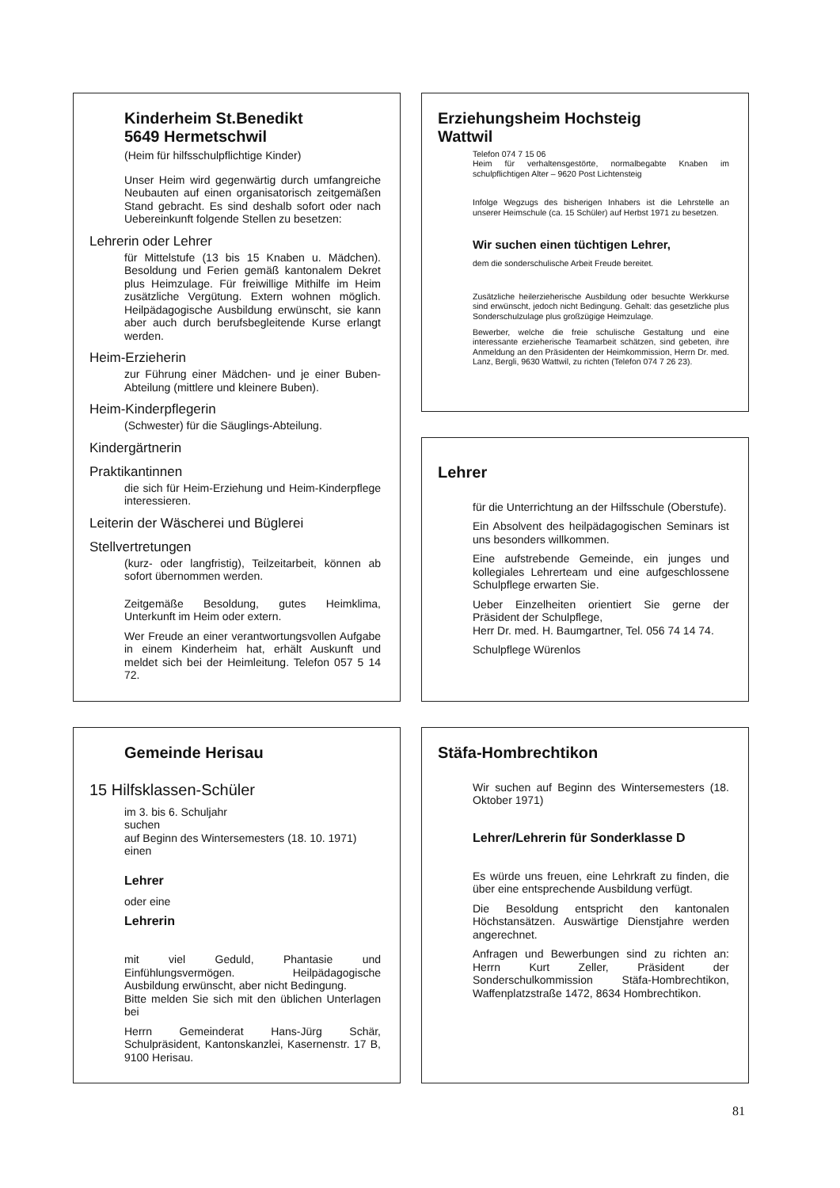Kinderheim St.Benedikt
5649 Hermetschwil
(Heim für hilfsschulpflichtige Kinder)
Unser Heim wird gegenwärtig durch umfangreiche Neubauten auf einen organisatorisch zeitgemäßen Stand gebracht. Es sind deshalb sofort oder nach Uebereinkunft folgende Stellen zu besetzen:
Lehrerin oder Lehrer
für Mittelstufe (13 bis 15 Knaben u. Mädchen). Besoldung und Ferien gemäß kantonalem Dekret plus Heimzulage. Für freiwillige Mithilfe im Heim zusätzliche Vergütung. Extern wohnen möglich. Heilpädagogische Ausbildung erwünscht, sie kann aber auch durch berufsbegleitende Kurse erlangt werden.
Heim-Erzieherin
zur Führung einer Mädchen- und je einer Buben-Abteilung (mittlere und kleinere Buben).
Heim-Kinderpflegerin
(Schwester) für die Säuglings-Abteilung.
Kindergärtnerin
Praktikantinnen
die sich für Heim-Erziehung und Heim-Kinderpflege interessieren.
Leiterin der Wäscherei und Büglerei
Stellvertretungen
(kurz- oder langfristig), Teilzeitarbeit, können ab sofort übernommen werden.
Zeitgemäße Besoldung, gutes Heimklima, Unterkunft im Heim oder extern.
Wer Freude an einer verantwortungsvollen Aufgabe in einem Kinderheim hat, erhält Auskunft und meldet sich bei der Heimleitung. Telefon 057 5 14 72.
Erziehungsheim Hochsteig
Wattwil
Telefon 074 7 15 06
Heim für verhaltensgestörte, normalbegabte Knaben im schulpflichtigen Alter – 9620 Post Lichtensteig
Infolge Wegzugs des bisherigen Inhabers ist die Lehrstelle an unserer Heimschule (ca. 15 Schüler) auf Herbst 1971 zu besetzen.
Wir suchen einen tüchtigen Lehrer,
dem die sonderschulische Arbeit Freude bereitet.
Zusätzliche heilerzieherische Ausbildung oder besuchte Werkkurse sind erwünscht, jedoch nicht Bedingung. Gehalt: das gesetzliche plus Sonderschulzulage plus großzügige Heimzulage.
Bewerber, welche die freie schulische Gestaltung und eine interessante erzieherische Teamarbeit schätzen, sind gebeten, ihre Anmeldung an den Präsidenten der Heimkommission, Herrn Dr. med. Lanz, Bergli, 9630 Wattwil, zu richten (Telefon 074 7 26 23).
Lehrer
für die Unterrichtung an der Hilfsschule (Oberstufe).
Ein Absolvent des heilpädagogischen Seminars ist uns besonders willkommen.
Eine aufstrebende Gemeinde, ein junges und kollegiales Lehrerteam und eine aufgeschlossene Schulpflege erwarten Sie.
Ueber Einzelheiten orientiert Sie gerne der Präsident der Schulpflege,
Herr Dr. med. H. Baumgartner, Tel. 056 74 14 74.
Schulpflege Würenlos
Gemeinde Herisau
15 Hilfsklassen-Schüler
im 3. bis 6. Schuljahr
suchen
auf Beginn des Wintersemesters (18. 10. 1971)
einen
Lehrer
oder eine
Lehrerin
mit viel Geduld, Phantasie und Einfühlungsvermögen. Heilpädagogische Ausbildung erwünscht, aber nicht Bedingung.
Bitte melden Sie sich mit den üblichen Unterlagen bei
Herrn Gemeinderat Hans-Jürg Schär, Schulpräsident, Kantonskanzlei, Kasernenstr. 17 B, 9100 Herisau.
Stäfa-Hombrechtikon
Wir suchen auf Beginn des Wintersemesters (18. Oktober 1971)
Lehrer/Lehrerin für Sonderklasse D
Es würde uns freuen, eine Lehrkraft zu finden, die über eine entsprechende Ausbildung verfügt.
Die Besoldung entspricht den kantonalen Höchstansätzen. Auswärtige Dienstjahre werden angerechnet.
Anfragen und Bewerbungen sind zu richten an: Herrn Kurt Zeller, Präsident der Sonderschulkommission Stäfa-Hombrechtikon, Waffenplatzstraße 1472, 8634 Hombrechtikon.
81